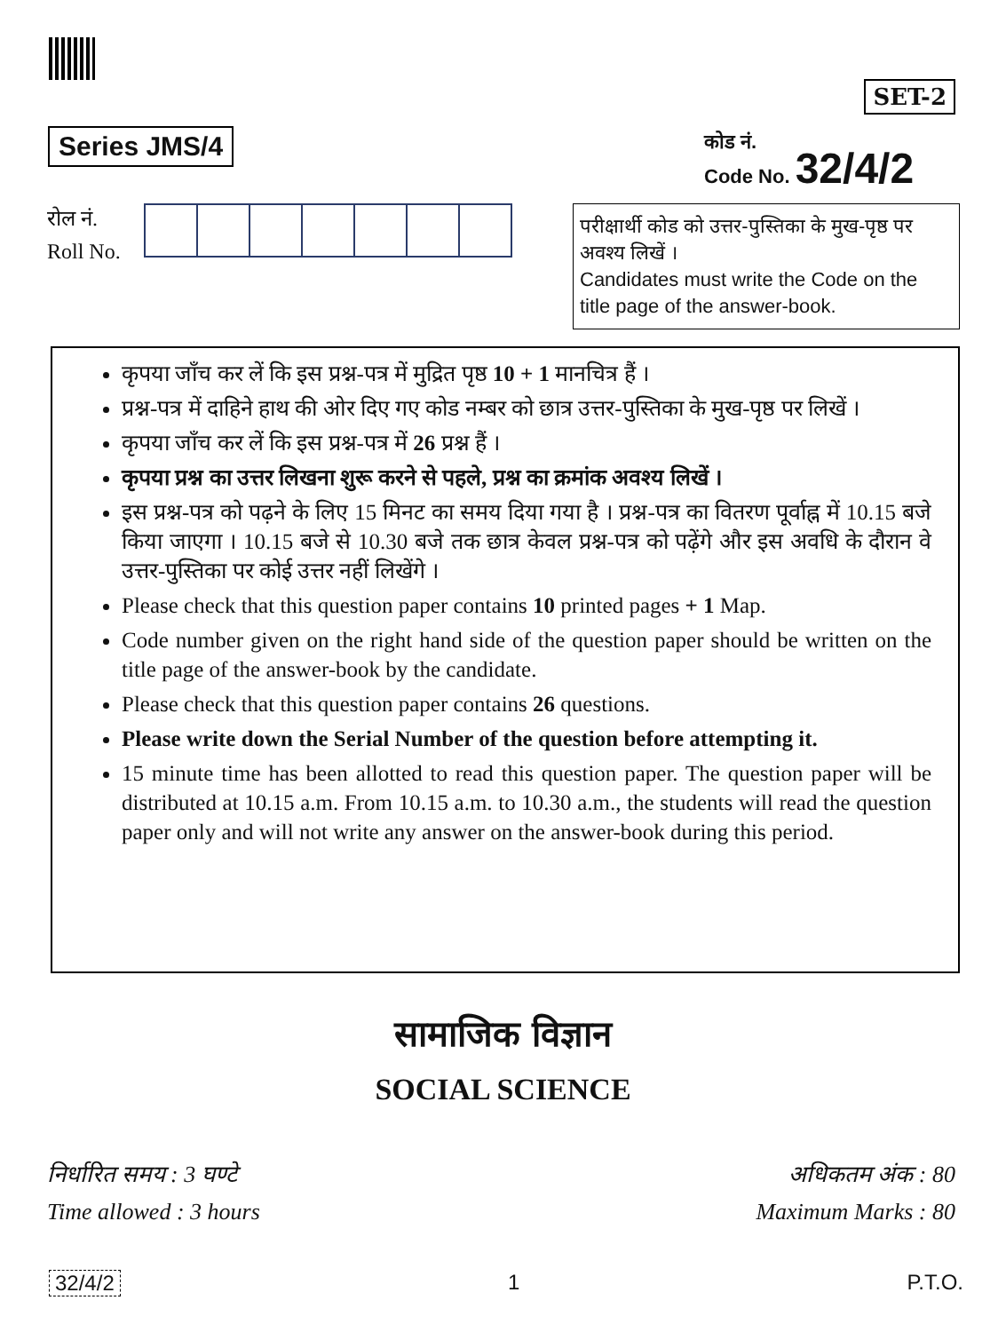SET-2
Series JMS/4
कोड नं.
Code No. 32/4/2
रोल नं.
Roll No.
परीक्षार्थी कोड को उत्तर-पुस्तिका के मुख-पृष्ठ पर अवश्य लिखें ।
Candidates must write the Code on the title page of the answer-book.
कृपया जाँच कर लें कि इस प्रश्न-पत्र में मुद्रित पृष्ठ 10 + 1 मानचित्र हैं ।
प्रश्न-पत्र में दाहिने हाथ की ओर दिए गए कोड नम्बर को छात्र उत्तर-पुस्तिका के मुख-पृष्ठ पर लिखें ।
कृपया जाँच कर लें कि इस प्रश्न-पत्र में 26 प्रश्न हैं ।
कृपया प्रश्न का उत्तर लिखना शुरू करने से पहले, प्रश्न का क्रमांक अवश्य लिखें ।
इस प्रश्न-पत्र को पढ़ने के लिए 15 मिनट का समय दिया गया है । प्रश्न-पत्र का वितरण पूर्वाह्न में 10.15 बजे किया जाएगा । 10.15 बजे से 10.30 बजे तक छात्र केवल प्रश्न-पत्र को पढ़ेंगे और इस अवधि के दौरान वे उत्तर-पुस्तिका पर कोई उत्तर नहीं लिखेंगे ।
Please check that this question paper contains 10 printed pages + 1 Map.
Code number given on the right hand side of the question paper should be written on the title page of the answer-book by the candidate.
Please check that this question paper contains 26 questions.
Please write down the Serial Number of the question before attempting it.
15 minute time has been allotted to read this question paper. The question paper will be distributed at 10.15 a.m. From 10.15 a.m. to 10.30 a.m., the students will read the question paper only and will not write any answer on the answer-book during this period.
सामाजिक विज्ञान
SOCIAL SCIENCE
निर्धारित समय : 3 घण्टे
Time allowed : 3 hours
अधिकतम अंक : 80
Maximum Marks : 80
32/4/2 1 P.T.O.